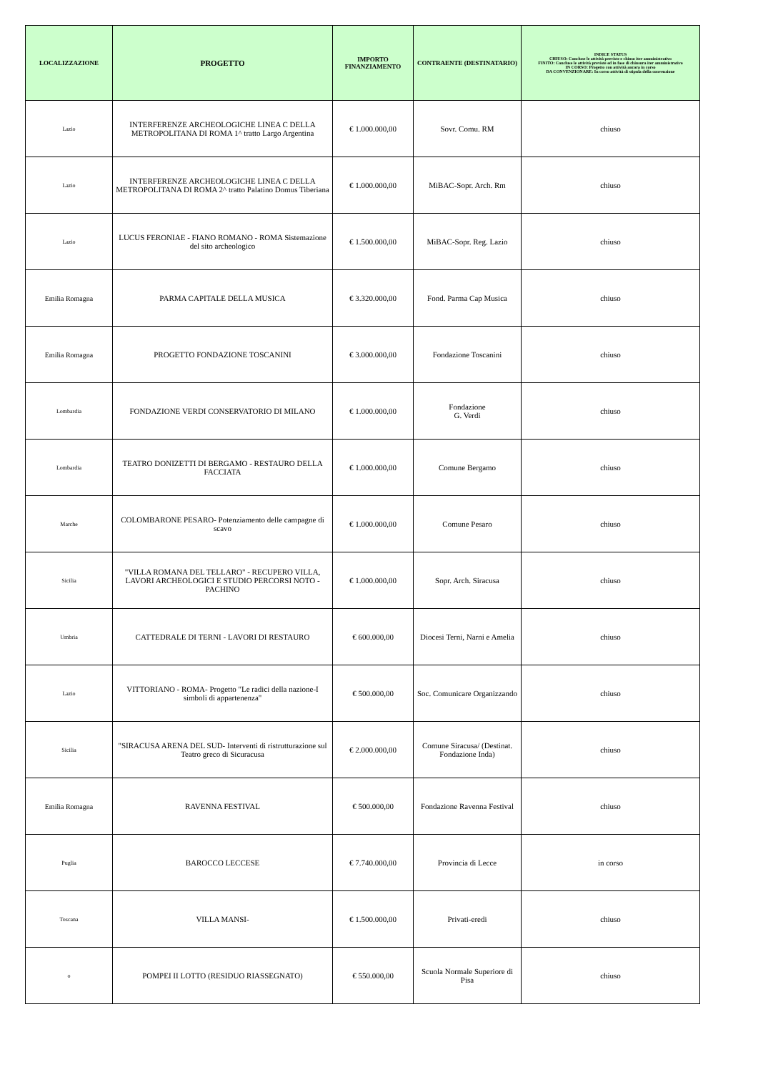| LOCALIZZAZIONE | PROGETTO | IMPORTO FINANZIAMENTO | CONTRAENTE (DESTINATARIO) | INDICE STATUS CHIUSO: Concluse le attività previste e chiuso iter amministrativo FINITO: Concluse le attività previste ed in fase di chiusura iter amministrativo IN CORSO: Progetto con attività ancora in corso DA CONVENZIONARE: In corso attività di stipula della convenzione |
| --- | --- | --- | --- | --- |
| Lazio | INTERFERENZE ARCHEOLOGICHE LINEA C DELLA METROPOLITANA DI ROMA 1^ tratto Largo Argentina | € 1.000.000,00 | Sovr. Comu. RM | chiuso |
| Lazio | INTERFERENZE ARCHEOLOGICHE LINEA C DELLA METROPOLITANA DI ROMA 2^ tratto Palatino Domus Tiberiana | € 1.000.000,00 | MiBAC-Sopr. Arch. Rm | chiuso |
| Lazio | LUCUS FERONIAE - FIANO ROMANO - ROMA Sistemazione del sito archeologico | € 1.500.000,00 | MiBAC-Sopr. Reg. Lazio | chiuso |
| Emilia Romagna | PARMA CAPITALE DELLA MUSICA | € 3.320.000,00 | Fond. Parma Cap Musica | chiuso |
| Emilia Romagna | PROGETTO FONDAZIONE TOSCANINI | € 3.000.000,00 | Fondazione Toscanini | chiuso |
| Lombardia | FONDAZIONE VERDI CONSERVATORIO DI MILANO | € 1.000.000,00 | Fondazione G. Verdi | chiuso |
| Lombardia | TEATRO DONIZETTI DI BERGAMO - RESTAURO DELLA FACCIATA | € 1.000.000,00 | Comune Bergamo | chiuso |
| Marche | COLOMBARONE PESARO- Potenziamento delle campagne di scavo | € 1.000.000,00 | Comune Pesaro | chiuso |
| Sicilia | "VILLA ROMANA DEL TELLARO" - RECUPERO VILLA, LAVORI ARCHEOLOGICI E STUDIO PERCORSI NOTO - PACHINO | € 1.000.000,00 | Sopr. Arch. Siracusa | chiuso |
| Umbria | CATTEDRALE DI TERNI - LAVORI DI RESTAURO | € 600.000,00 | Diocesi Terni, Narni e Amelia | chiuso |
| Lazio | VITTORIANO - ROMA- Progetto "Le radici della nazione-I simboli di appartenenza" | € 500.000,00 | Soc. Comunicare Organizzando | chiuso |
| Sicilia | "SIRACUSA ARENA DEL SUD- Interventi di ristrutturazione sul Teatro greco di Sicuracusa | € 2.000.000,00 | Comune Siracusa/ (Destinat. Fondazione Inda) | chiuso |
| Emilia Romagna | RAVENNA FESTIVAL | € 500.000,00 | Fondazione Ravenna Festival | chiuso |
| Puglia | BAROCCO LECCESE | € 7.740.000,00 | Provincia di Lecce | in corso |
| Toscana | VILLA MANSI- | € 1.500.000,00 | Privati-eredi | chiuso |
| o | POMPEI II LOTTO (RESIDUO RIASSEGNATO) | € 550.000,00 | Scuola Normale Superiore di Pisa | chiuso |